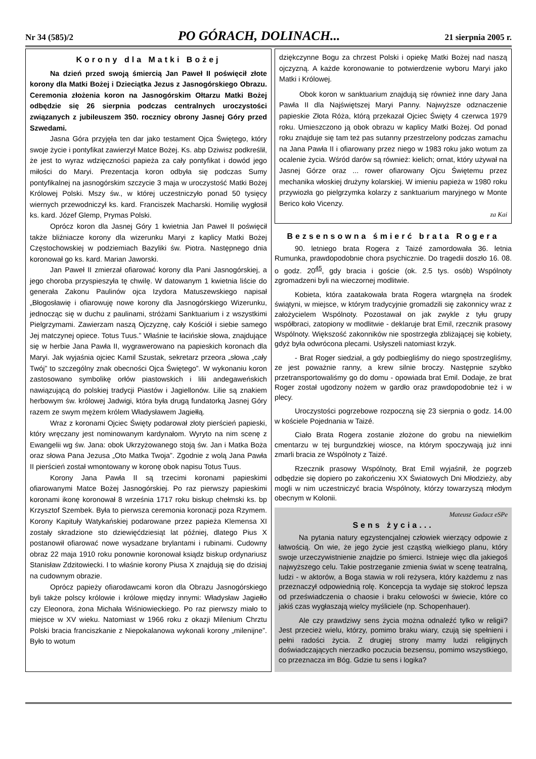Nr 34 (585)/2 PO GÓRACH, DOLINACH... 21 sierpnia 2005 r.
Korony dla Matki Bożej
Na dzień przed swoją śmiercią Jan Paweł II poświęcił złote korony dla Matki Bożej i Dzieciątka Jezus z Jasnogórskiego Obrazu. Ceremonia złożenia koron na Jasnogórskim Ołtarzu Matki Bożej odbędzie się 26 sierpnia podczas centralnych uroczystości związanych z jubileuszem 350. rocznicy obrony Jasnej Góry przed Szwedami.
Jasna Góra przyjęła ten dar jako testament Ojca Świętego, który swoje życie i pontyfikat zawierzył Matce Bożej. Ks. abp Dziwisz podkreślił, że jest to wyraz wdzięczności papieża za cały pontyfikat i dowód jego miłości do Maryi. Prezentacja koron odbyła się podczas Sumy pontyfikalnej na jasnogórskim szczycie 3 maja w uroczystość Matki Bożej Królowej Polski. Mszy św., w której uczestniczyło ponad 50 tysięcy wiernych przewodniczył ks. kard. Franciszek Macharski. Homilię wygłosił ks. kard. Józef Glemp, Prymas Polski.
Oprócz koron dla Jasnej Góry 1 kwietnia Jan Paweł II poświęcił także bliźniacze korony dla wizerunku Maryi z kaplicy Matki Bożej Częstochowskiej w podziemiach Bazyliki św. Piotra. Następnego dnia koronował go ks. kard. Marian Jaworski.
Jan Paweł II zmierzał ofiarować korony dla Pani Jasnogórskiej, a jego choroba przyspieszyła tę chwilę. W datowanym 1 kwietnia liście do generała Zakonu Paulinów ojca Izydora Matuszewskiego napisał „Błogosławię i ofiarowuję nowe korony dla Jasnogórskiego Wizerunku, jednocząc się w duchu z paulinami, stróżami Sanktuarium i z wszystkimi Pielgrzymami. Zawierzam naszą Ojczyznę, cały Kościół i siebie samego Jej matczynej opiece. Totus Tuus.” Właśnie te łacińskie słowa, znajdujące się w herbie Jana Pawła II, wygrawerowano na papieskich koronach dla Maryi. Jak wyjaśnia ojciec Kamil Szustak, sekretarz przeora „słowa „cały Twój” to szczególny znak obecności Ojca Świętego”. W wykonaniu koron zastosowano symbolikę orłów piastowskich i lilii andegaweńskich nawiązującą do polskiej tradycji Piastów i Jagiellonów. Lilie są znakiem herbowym św. królowej Jadwigi, która była drugą fundatorką Jasnej Góry razem ze swym mężem królem Władysławem Jagiełłą.
Wraz z koronami Ojciec Święty podarował złoty pierścień papieski, który wręczany jest nominowanym kardynałom. Wyryto na nim scenę z Ewangelii wg św. Jana: obok Ukrzyżowanego stoją św. Jan i Matka Boża oraz słowa Pana Jezusa „Oto Matka Twoja”. Zgodnie z wolą Jana Pawła II pierścień został wmontowany w koronę obok napisu Totus Tuus.
Korony Jana Pawła II są trzecimi koronami papieskimi ofiarowanymi Matce Bożej Jasnogórskiej. Po raz pierwszy papieskimi koronami ikonę koronował 8 września 1717 roku biskup chełmski ks. bp Krzysztof Szembek. Była to pierwsza ceremonia koronacji poza Rzymem. Korony Kapituły Watykańskiej podarowane przez papieża Klemensa XI zostały skradzione sto dziewięćdziesiąt lat później, dlatego Pius X postanowił ofiarować nowe wysadzane brylantami i rubinami. Cudowny obraz 22 maja 1910 roku ponownie koronował ksiądz biskup ordynariusz Stanisław Zdzitowiecki. I to właśnie korony Piusa X znajdują się do dzisiaj na cudownym obrazie.
Oprócz papieży ofiarodawcami koron dla Obrazu Jasnogórskiego byli także polscy królowie i królowe między innymi: Władysław Jagiełło czy Eleonora, żona Michała Wiśniowieckiego. Po raz pierwszy miało to miejsce w XV wieku. Natomiast w 1966 roku z okazji Milenium Chrztu Polski bracia franciszkanie z Niepokalanowa wykonali korony „milenijne”. Było to wotum
dziękczynne Bogu za chrzest Polski i opiekę Matki Bożej nad naszą ojczyzną. A każde koronowanie to potwierdzenie wyboru Maryi jako Matki i Królowej.
Obok koron w sanktuarium znajdują się również inne dary Jana Pawła II dla Najświętszej Maryi Panny. Najwyższe odznaczenie papieskie Złota Róża, którą przekazał Ojciec Święty 4 czerwca 1979 roku. Umieszczono ją obok obrazu w kaplicy Matki Bożej. Od ponad roku znajduje się tam też pas sutanny przestrzelony podczas zamachu na Jana Pawła II i ofiarowany przez niego w 1983 roku jako wotum za ocalenie życia. Wśród darów są również: kielich; ornat, który używał na Jasnej Górze oraz ... rower ofiarowany Ojcu Świętemu przez mechanika włoskiej drużyny kolarskiej. W imieniu papieża w 1980 roku przywiozła go pielgrzymka kolarzy z sanktuarium maryjnego w Monte Berico koło Vicenzy.
za Kai
Bezsensowna śmierć brata Rogera
90. letniego brata Rogera z Taizé zamordowała 36. letnia Rumunka, prawdopodobnie chora psychicznie. Do tragedii doszło 16. 08. o godz. 20<sup>45</sup>, gdy bracia i goście (ok. 2.5 tys. osób) Wspólnoty zgromadzeni byli na wieczornej modlitwie.
Kobieta, która zaatakowała brata Rogera wtargnęła na środek świątyni, w miejsce, w którym tradycyjnie gromadzili się zakonnicy wraz z założycielem Wspólnoty. Pozostawał on jak zwykle z tyłu grupy współbraci, zatopiony w modlitwie - deklaruje brat Emil, rzecznik prasowy Wspólnoty. Większość zakonników nie spostrzegła zbliżającej się kobiety, gdyż była odwrócona plecami. Usłyszeli natomiast krzyk.
- Brat Roger siedział, a gdy podbiegliśmy do niego spostrzegliśmy, ze jest poważnie ranny, a krew silnie broczy. Następnie szybko przetransportowaliśmy go do domu - opowiada brat Emil. Dodaje, że brat Roger został ugodzony nożem w gardło oraz prawdopodobnie też i w plecy.
Uroczystości pogrzebowe rozpoczną się 23 sierpnia o godz. 14.00 w kościele Pojednania w Taizé.
Ciało Brata Rogera zostanie złożone do grobu na niewielkim cmentarzu w tej burgundzkiej wiosce, na którym spoczywają już inni zmarli bracia ze Wspólnoty z Taizé.
Rzecznik prasowy Wspólnoty, Brat Emil wyjaśnił, że pogrzeb odbędzie się dopiero po zakończeniu XX Światowych Dni Młodzieży, aby mogli w nim uczestniczyć bracia Wspólnoty, którzy towarzyszą młodym obecnym w Kolonii.
Mateusz Gadacz eSPe
Sens życia...
Na pytania natury egzystencjalnej człowiek wierzący odpowie z łatwością. On wie, że jego życie jest cząstką wielkiego planu, który swoje urzeczywistnienie znajdzie po śmierci. Istnieje więc dla jakiegoś najwyższego celu. Takie postrzeganie zmienia świat w scenę teatralną, ludzi - w aktorów, a Boga stawia w roli reżysera, który każdemu z nas przeznaczył odpowiednią rolę. Koncepcja ta wydaje się stokroć lepsza od przeświadczenia o chaosie i braku celowości w świecie, które co jakiś czas wygłaszają wielcy myśliciele (np. Schopenhauer).
Ale czy prawdziwy sens życia można odnaleźć tylko w religii? Jest przecież wielu, którzy, pomimo braku wiary, czują się spełnieni i pełni radości życia. Z drugiej strony mamy ludzi religijnych doświadczających nierzadko poczucia bezsensu, pomimo wszystkiego, co przeznacza im Bóg. Gdzie tu sens i logika?